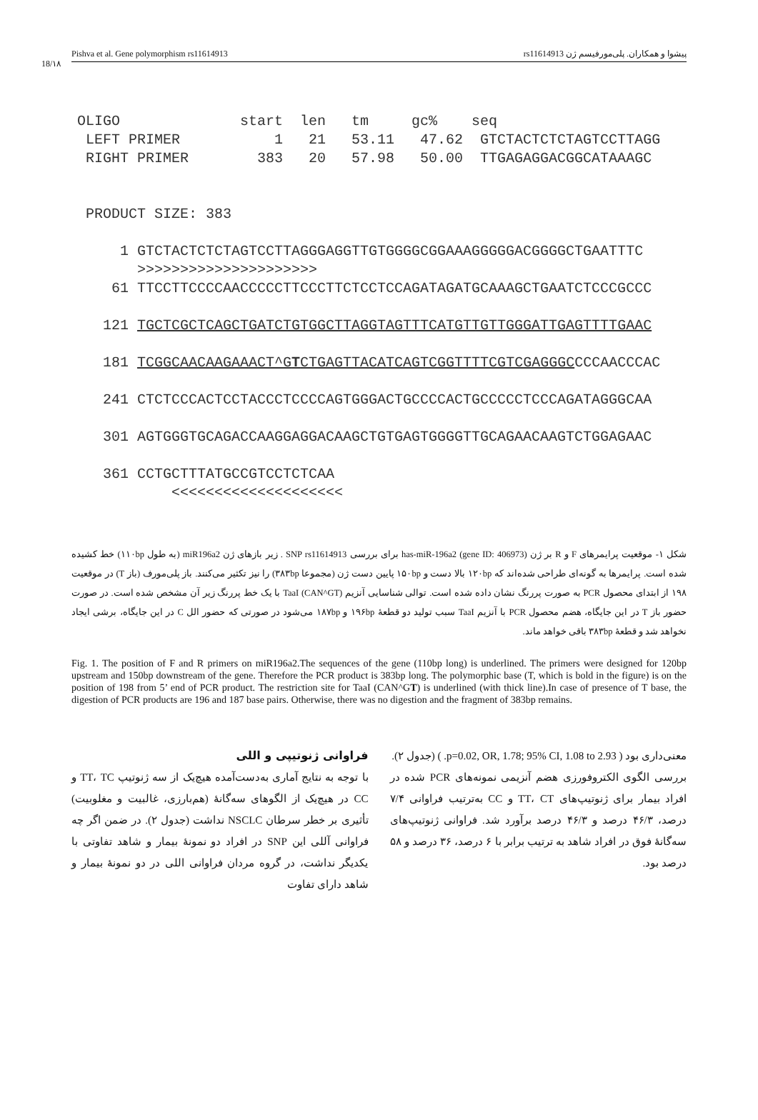18/۱۸
Pishva et al. Gene polymorphism rs11614913 پیشوا و همکاران. پلی‌مورفیسم ژن rs11614913
OLIGO start len tm gc% seq LEFT PRIMER 1 21 53.11 47.62 GTCTACTCTCTAGTCCTTAGG RIGHT PRIMER 383 20 57.98 50.00 TTGAGAGGACGGCATAAAGC PRODUCT SIZE: 383 1 GTCTACTCTCTAGTCCTTAGGGAGGTTGTGGGGCGGAAAGGGGGACGGGGCTGAATTTC >>>>>>>>>>>>>>>>>>>>> 61 TTCCTTCCCCAACCCCCTTCCCTTCTCCTCCAGATAGATGCAAAGCTGAATCTCCCGCCC 121 TGCTCGCTCAGCTGATCTGTGGCTTAGGTAGTTTCATGTTGTTGGGATTGAGTTTTGAAC 181 TCGGCAACAAGAAACT^GTCTGAGTTACATCAGTCGGTTTTCGTCGAGGGCCCCAACCCAC 241 CTCTCCCACTCCTACCCTCCCCAGTGGGACTGCCCCACTGCCCCCTCCCAGATAGGGCAA 301 AGTGGGTGCAGACCAAGGAGGACAAGCTGTGAGTGGGGTTGCAGAACAAGTCTGGAGAAC 361 CCTGCTTTATGCCGTCCTCTCAA <<<<<<<<<<<<<<<<<<<<
شکل ۱- موقعیت پرایمرهای F و R بر ژن has-miR-196a2 (gene ID: 406973) برای بررسی SNP rs11614913 . زیر بازهای ژن miR196a2 (به طول ۱۱۰bp) خط کشیده شده است. پرایمرها به گونه‌ای طراحی شده‌اند که ۱۲۰bp بالا دست و ۱۵۰bp پایین دست ژن (مجموعا ۳۸۳bp) را نیز تکثیر می‌کنند. باز پلی‌مورف (باز T) در موقعیت ۱۹۸ از ابتدای محصول PCR به صورت پررنگ نشان داده شده است. توالی شناسایی آنزیم TaaI (CAN^GT) با یک خط پررنگ زیر آن مشخص شده است. در صورت حضور باز T در این جایگاه، هضم محصول PCR با آنزیم TaaI سبب تولید دو قطعهٔ ۱۹۶bp و ۱۸۷bp می‌شود در صورتی که حضور الل C در این جایگاه، برشی ایجاد نخواهد شد و قطعهٔ ۳۸۳bp باقی خواهد ماند.
Fig. 1. The position of F and R primers on miR196a2.The sequences of the gene (110bp long) is underlined. The primers were designed for 120bp upstream and 150bp downstream of the gene. Therefore the PCR product is 383bp long. The polymorphic base (T, which is bold in the figure) is on the position of 198 from 5’ end of PCR product. The restriction site for TaaI (CAN^GT) is underlined (with thick line).In case of presence of T base, the digestion of PCR products are 196 and 187 base pairs. Otherwise, there was no digestion and the fragment of 383bp remains.
فراوانی ژنوتیپی و اللی
با توجه به نتایج آماری به‌دست‌آمده هیچ‌یک از سه ژنوتیپ TT، TC و CC در هیچ‌یک از الگوهای سه‌گانهٔ (هم‌بارزی، غالبیت و مغلوبیت) تأثیری بر خطر سرطان NSCLC نداشت (جدول ۲). در ضمن اگر چه فراوانی آللی این SNP در افراد دو نمونهٔ بیمار و شاهد تفاوتی با یکدیگر نداشت، در گروه مردان فراوانی اللی در دو نمونهٔ بیمار و شاهد دارای تفاوت
معنی‌داری بود ( p=0.02, OR, 1.78; 95% CI, 1.08 to 2.93. ) (جدول ۲).
بررسی الگوی الکتروفورزی هضم آنزیمی نمونه‌های PCR شده در افراد بیمار برای ژنوتیپ‌های TT، CT و CC به‌ترتیب فراوانی ۷/۴ درصد، ۴۶/۳ درصد و ۴۶/۳ درصد برآورد شد. فراوانی ژنوتیپ‌های سه‌گانهٔ فوق در افراد شاهد به ترتیب برابر با ۶ درصد، ۳۶ درصد و ۵۸ درصد بود.